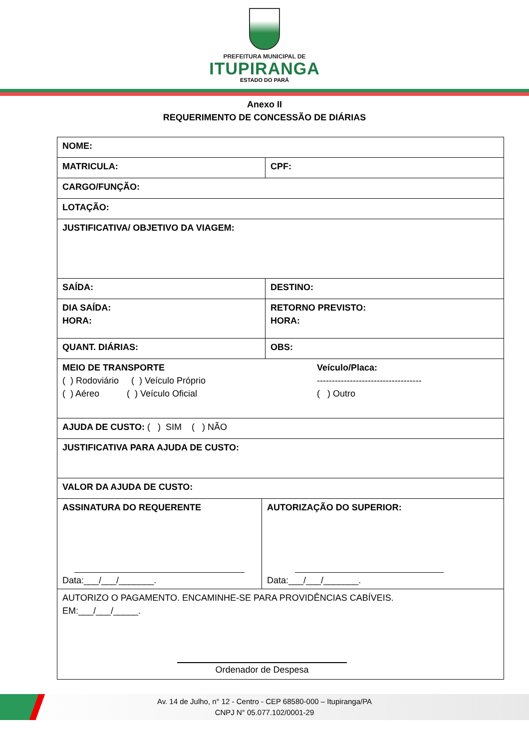PREFEITURA MUNICIPAL DE
ITUPIRANGA
ESTADO DO PARÁ
Anexo II
REQUERIMENTO DE CONCESSÃO DE DIÁRIAS
| NOME: | |
| MATRICULA: | CPF: |
| CARGO/FUNÇÃO: | |
| LOTAÇÃO: | |
| JUSTIFICATIVA/ OBJETIVO DA VIAGEM: | |
| SAÍDA: | DESTINO: |
| DIA SAÍDA: HORA: | RETORNO PREVISTO: HORA: |
| QUANT. DIÁRIAS: | OBS: |
| MEIO DE TRANSPORTE ( ) Rodoviário ( ) Veículo Próprio ( ) Aéreo ( ) Veículo Oficial Veículo/Placa: ----------------------------------- ( ) Outro | |
| AJUDA DE CUSTO: ( ) SIM ( ) NÃO | |
| JUSTIFICATIVA PARA AJUDA DE CUSTO: | |
| VALOR DA AJUDA DE CUSTO: | |
| ASSINATURA DO REQUERENTE Data:___/___/_______. AUTORIZAÇÃO DO SUPERIOR: Data:___/___/_______. | |
| AUTORIZO O PAGAMENTO. ENCAMINHE-SE PARA PROVIDÊNCIAS CABÍVEIS. EM:___/___/_____. Ordenador de Despesa | |
Av. 14 de Julho, n° 12 - Centro - CEP 68580-000 – Itupiranga/PA
CNPJ N° 05.077.102/0001-29